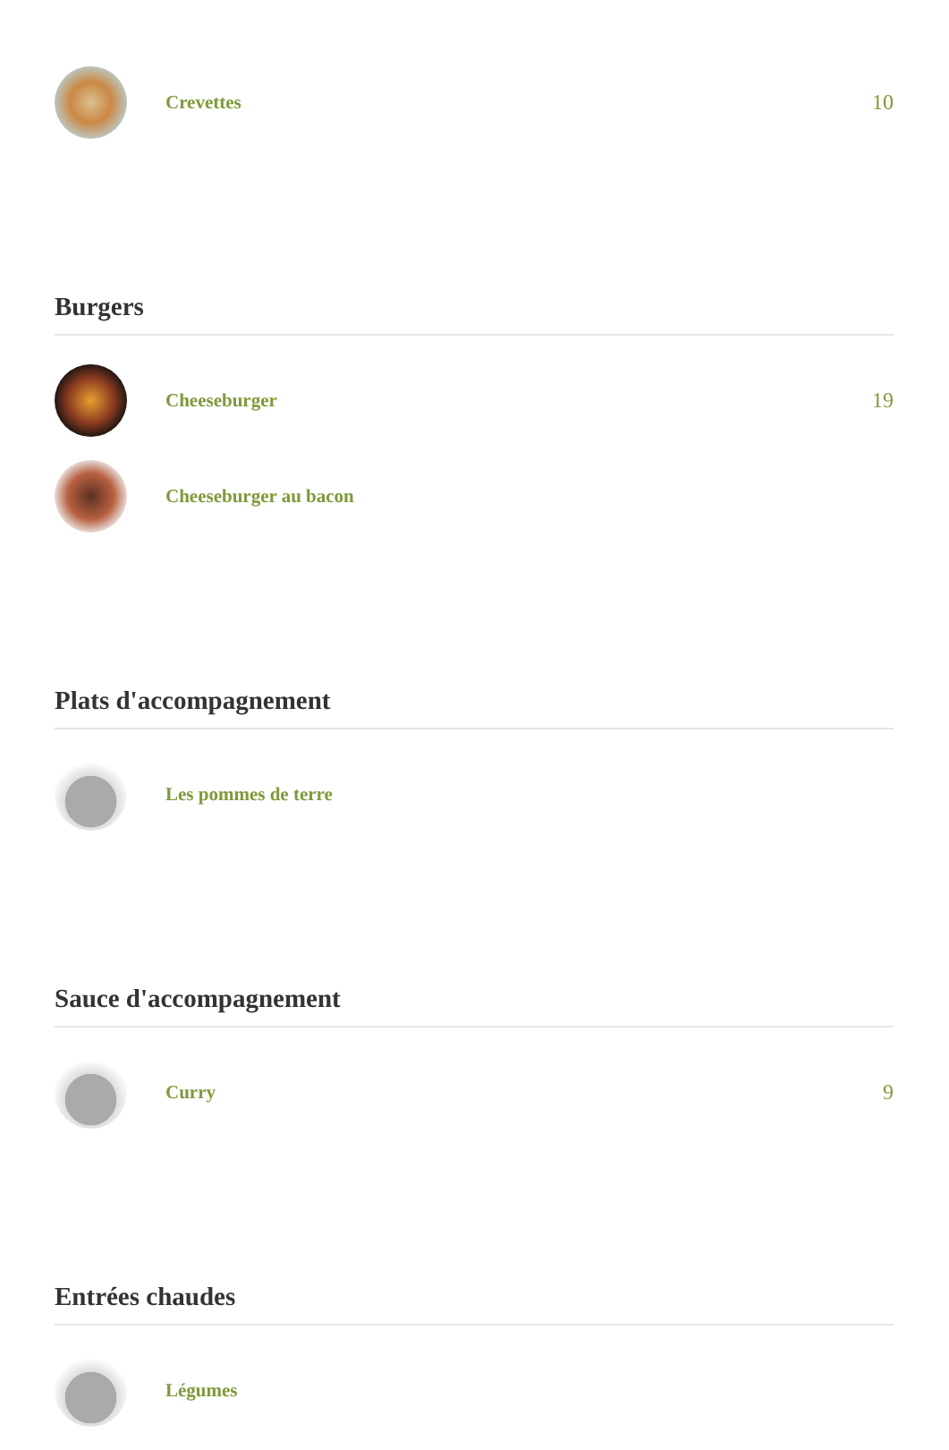Crevettes 10
Burgers
Cheeseburger 19
Cheeseburger au bacon
Plats d'accompagnement
Les pommes de terre
Sauce d'accompagnement
Curry 9
Entrées chaudes
Légumes